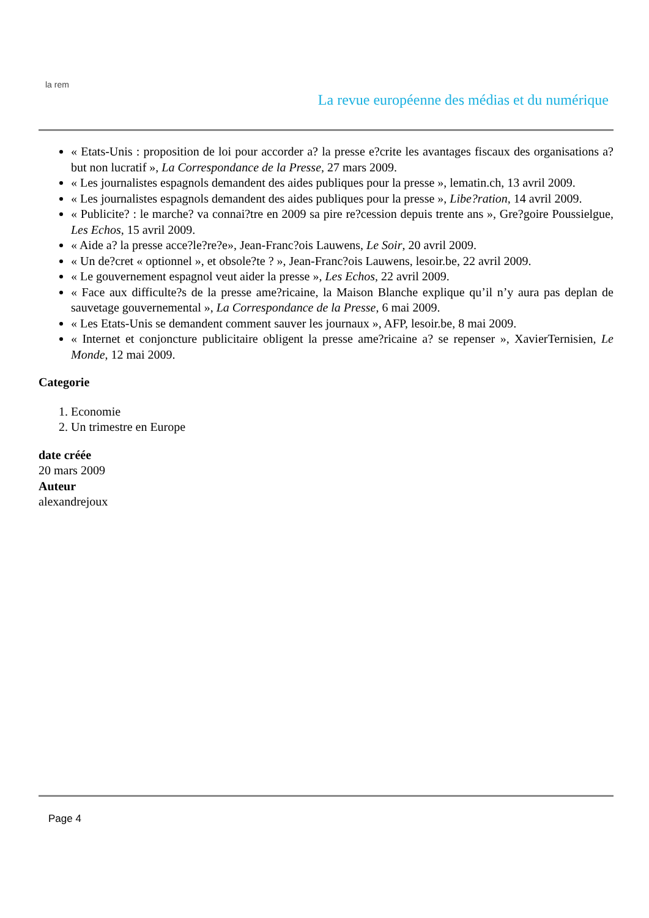la rem
La revue européenne des médias et du numérique
« Etats-Unis : proposition de loi pour accorder a? la presse e?crite les avantages fiscaux des organisations a? but non lucratif », La Correspondance de la Presse, 27 mars 2009.
« Les journalistes espagnols demandent des aides publiques pour la presse », lematin.ch, 13 avril 2009.
« Les journalistes espagnols demandent des aides publiques pour la presse », Libe?ration, 14 avril 2009.
« Publicite? : le marche? va connai?tre en 2009 sa pire re?cession depuis trente ans », Gre?goire Poussielgue, Les Echos, 15 avril 2009.
« Aide a? la presse acce?le?re?e», Jean-Franc?ois Lauwens, Le Soir, 20 avril 2009.
« Un de?cret « optionnel », et obsole?te ? », Jean-Franc?ois Lauwens, lesoir.be, 22 avril 2009.
« Le gouvernement espagnol veut aider la presse », Les Echos, 22 avril 2009.
« Face aux difficulte?s de la presse ame?ricaine, la Maison Blanche explique qu’il n’y aura pas deplan de sauvetage gouvernemental », La Correspondance de la Presse, 6 mai 2009.
« Les Etats-Unis se demandent comment sauver les journaux », AFP, lesoir.be, 8 mai 2009.
« Internet et conjoncture publicitaire obligent la presse ame?ricaine a? se repenser », XavierTernisien, Le Monde, 12 mai 2009.
Categorie
1. Economie
2. Un trimestre en Europe
date créée
20 mars 2009
Auteur
alexandrejoux
Page 4